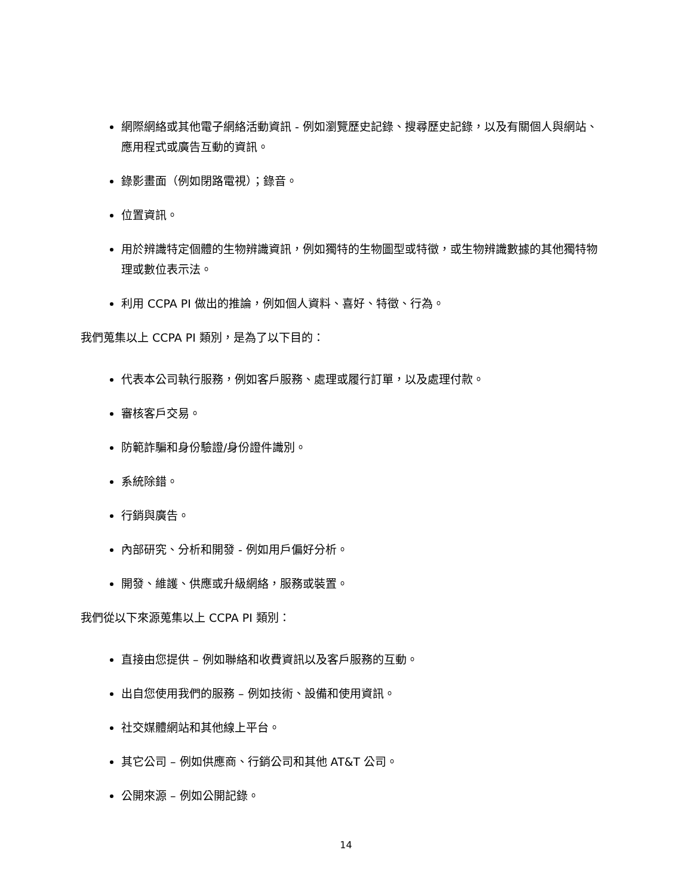網際網絡或其他電子網絡活動資訊 - 例如瀏覽歷史記錄、搜尋歷史記錄，以及有關個人與網站、應用程式或廣告互動的資訊。
錄影畫面（例如閉路電視）；錄音。
位置資訊。
用於辨識特定個體的生物辨識資訊，例如獨特的生物圖型或特徵，或生物辨識數據的其他獨特物理或數位表示法。
利用 CCPA PI 做出的推論，例如個人資料、喜好、特徵、行為。
我們蒐集以上 CCPA PI 類別，是為了以下目的：
代表本公司執行服務，例如客戶服務、處理或履行訂單，以及處理付款。
審核客戶交易。
防範詐騙和身份驗證/身份證件識別。
系統除錯。
行銷與廣告。
內部研究、分析和開發 - 例如用戶偏好分析。
開發、維護、供應或升級網絡，服務或裝置。
我們從以下來源蒐集以上 CCPA PI 類別：
直接由您提供 – 例如聯絡和收費資訊以及客戶服務的互動。
出自您使用我們的服務 – 例如技術、設備和使用資訊。
社交媒體網站和其他線上平台。
其它公司 – 例如供應商、行銷公司和其他 AT&T 公司。
公開來源 – 例如公開記錄。
14